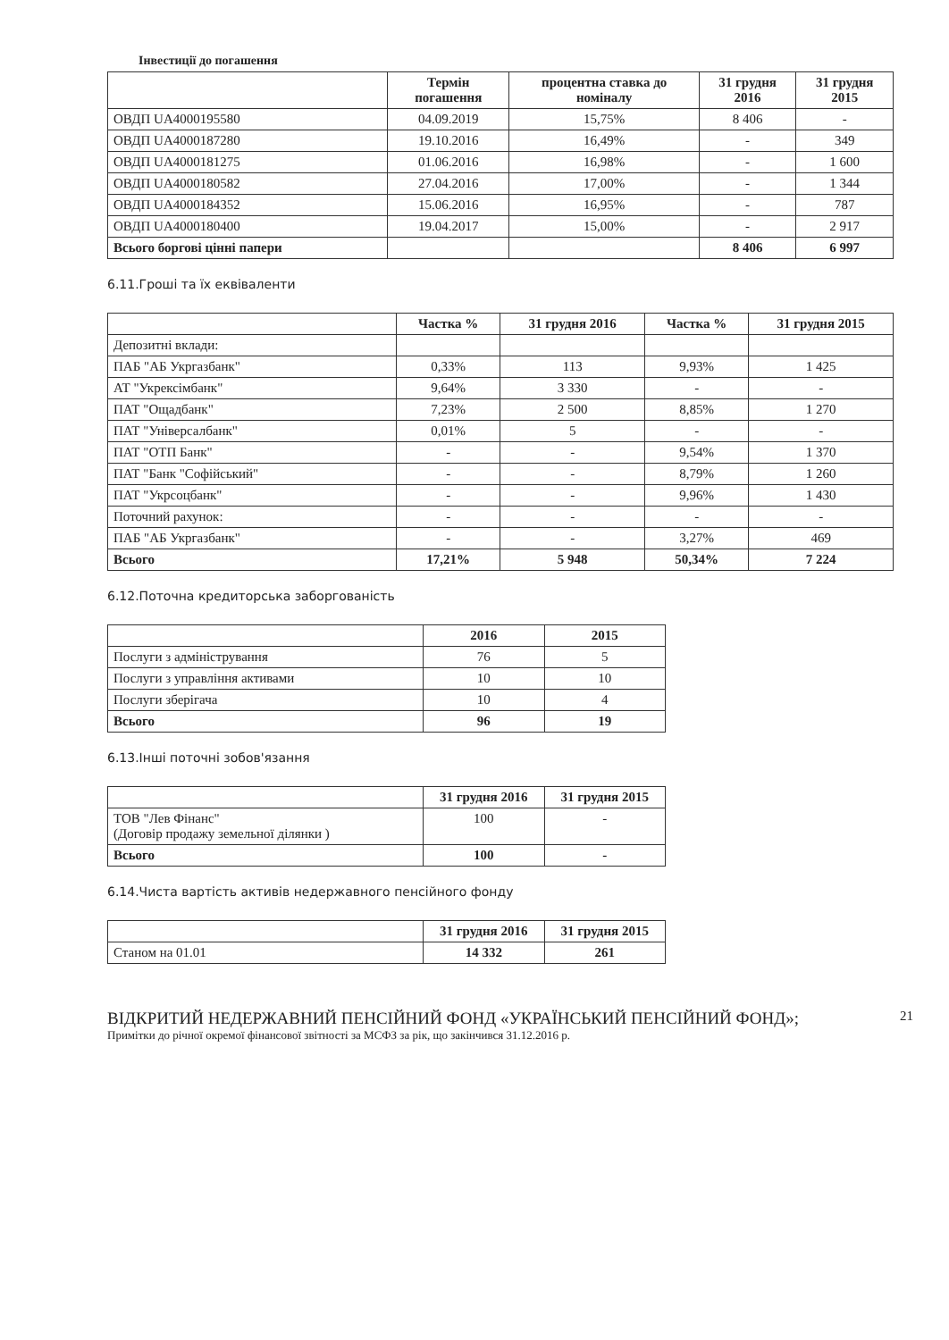Інвестиції до погашення
| | Термін погашення | процентна ставка до номіналу | 31 грудня 2016 | 31 грудня 2015 |
| --- | --- | --- | --- | --- |
| ОВДП UA4000195580 | 04.09.2019 | 15,75% | 8 406 | - |
| ОВДП UA4000187280 | 19.10.2016 | 16,49% | - | 349 |
| ОВДП UA4000181275 | 01.06.2016 | 16,98% | - | 1 600 |
| ОВДП UA4000180582 | 27.04.2016 | 17,00% | - | 1 344 |
| ОВДП UA4000184352 | 15.06.2016 | 16,95% | - | 787 |
| ОВДП UA4000180400 | 19.04.2017 | 15,00% | - | 2 917 |
| Всього боргові цінні папери | | | 8 406 | 6 997 |
6.11.Гроші та їх еквіваленти
| | Частка % | 31 грудня 2016 | Частка % | 31 грудня 2015 |
| --- | --- | --- | --- | --- |
| Депозитні вклади: | | | | |
| ПАБ "АБ Укргазбанк" | 0,33% | 113 | 9,93% | 1 425 |
| АТ "Укрексімбанк" | 9,64% | 3 330 | - | - |
| ПАТ "Ощадбанк" | 7,23% | 2 500 | 8,85% | 1 270 |
| ПАТ "Універсалбанк" | 0,01% | 5 | - | - |
| ПАТ "ОТП Банк" | - | - | 9,54% | 1 370 |
| ПАТ "Банк "Софійський" | - | - | 8,79% | 1 260 |
| ПАТ "Укрсоцбанк" | - | - | 9,96% | 1 430 |
| Поточний рахунок: | - | - | - | - |
| ПАБ "АБ Укргазбанк" | - | - | 3,27% | 469 |
| Всього | 17,21% | 5 948 | 50,34% | 7 224 |
6.12.Поточна кредиторська заборгованість
| | 2016 | 2015 |
| --- | --- | --- |
| Послуги з адміністрування | 76 | 5 |
| Послуги з управління активами | 10 | 10 |
| Послуги зберігача | 10 | 4 |
| Всього | 96 | 19 |
6.13.Інші поточні зобов'язання
| | 31 грудня 2016 | 31 грудня 2015 |
| --- | --- | --- |
| ТОВ "Лев Фінанс" (Договір продажу земельної ділянки ) | 100 | - |
| Всього | 100 | - |
6.14.Чиста вартість активів недержавного пенсійного фонду
| | 31 грудня 2016 | 31 грудня 2015 |
| --- | --- | --- |
| Станом на 01.01 | 14 332 | 261 |
ВІДКРИТИЙ НЕДЕРЖАВНИЙ ПЕНСІЙНИЙ ФОНД «УКРАЇНСЬКИЙ ПЕНСІЙНИЙ ФОНД»;
21
Примітки до річної окремої фінансової звітності за МСФЗ за рік, що закінчився 31.12.2016 р.